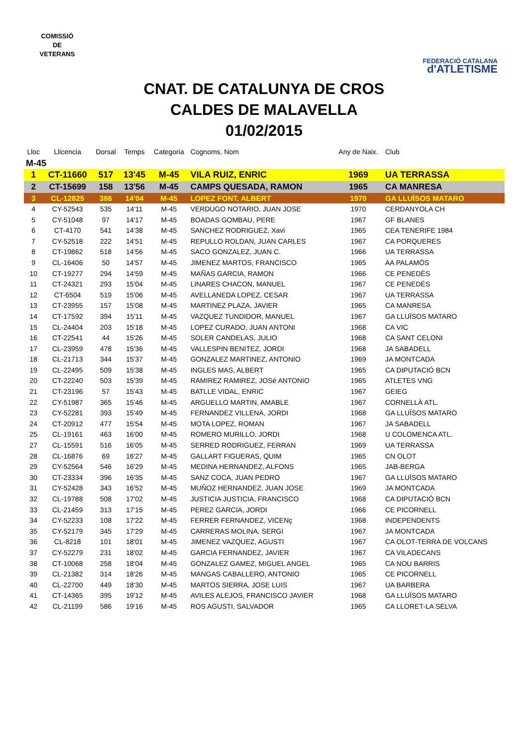COMISSIÓ
DE
VETERANS
FEDERACIÓ CATALANA
d'ATLETISME
CNAT. DE CATALUNYA DE CROS
CALDES DE MALAVELLA
01/02/2015
| Lloc | Llicencia | Dorsal | Temps | Categoria | Cognoms, Nom | Any de Naix. | Club |
| --- | --- | --- | --- | --- | --- | --- | --- |
| M-45 | | | | | | | |
| 1 | CT-11660 | 517 | 13'45 | M-45 | VILA RUIZ, ENRIC | 1969 | UA TERRASSA |
| 2 | CT-15699 | 158 | 13'56 | M-45 | CAMPS QUESADA, RAMON | 1965 | CA MANRESA |
| 3 | CL-12825 | 386 | 14'04 | M-45 | LOPEZ FONT, ALBERT | 1970 | GA LLUÏSOS MATARO |
| 4 | CY-52543 | 535 | 14'11 | M-45 | VERDUGO NOTARIO, JUAN JOSE | 1970 | CERDANYOLA CH |
| 5 | CY-51048 | 97 | 14'17 | M-45 | BOADAS GOMBAU, PERE | 1967 | GF BLANES |
| 6 | CT-4170 | 541 | 14'38 | M-45 | SANCHEZ RODRIGUEZ, Xavi | 1965 | CEA TENERIFE 1984 |
| 7 | CY-52518 | 222 | 14'51 | M-45 | REPULLO ROLDAN, JUAN CARLES | 1967 | CA PORQUERES |
| 8 | CT-19862 | 518 | 14'56 | M-45 | SACO GONZALEZ, JUAN C. | 1966 | UA TERRASSA |
| 9 | CL-16406 | 50 | 14'57 | M-45 | JIMENEZ MARTOS, FRANCISCO | 1965 | AA PALAMÓS |
| 10 | CT-19277 | 294 | 14'59 | M-45 | MAÑAS GARCIA, RAMON | 1966 | CE PENEDÈS |
| 11 | CT-24321 | 293 | 15'04 | M-45 | LINARES CHACON, MANUEL | 1967 | CE PENEDÈS |
| 12 | CT-6504 | 519 | 15'06 | M-45 | AVELLANEDA LOPEZ, CESAR | 1967 | UA TERRASSA |
| 13 | CT-23955 | 157 | 15'08 | M-45 | MARTINEZ PLAZA, JAVIER | 1965 | CA MANRESA |
| 14 | CT-17592 | 394 | 15'11 | M-45 | VAZQUEZ TUNDIDOR, MANUEL | 1967 | GA LLUÏSOS MATARO |
| 15 | CL-24404 | 203 | 15'18 | M-45 | LOPEZ CURADO, JUAN ANTONI | 1968 | CA VIC |
| 16 | CT-22541 | 44 | 15'26 | M-45 | SOLER CANDELAS, JULIO | 1968 | CA SANT CELONI |
| 17 | CL-23959 | 478 | 15'36 | M-45 | VALLESPIN BENITEZ, JORDI | 1968 | JA SABADELL |
| 18 | CL-21713 | 344 | 15'37 | M-45 | GONZALEZ MARTINEZ, ANTONIO | 1969 | JA MONTCADA |
| 19 | CL-22495 | 509 | 15'38 | M-45 | INGLES MAS, ALBERT | 1965 | CA DIPUTACIÓ BCN |
| 20 | CT-22240 | 503 | 15'39 | M-45 | RAMIREZ RAMIREZ, JOSé ANTONIO | 1965 | ATLETES VNG |
| 21 | CT-23196 | 57 | 15'43 | M-45 | BATLLE VIDAL, ENRIC | 1967 | GEIEG |
| 22 | CY-51987 | 365 | 15'46 | M-45 | ARGUELLO MARTIN, AMABLE | 1967 | CORNELLÀ ATL. |
| 23 | CY-52281 | 393 | 15'49 | M-45 | FERNANDEZ VILLENA, JORDI | 1968 | GA LLUÏSOS MATARO |
| 24 | CT-20912 | 477 | 15'54 | M-45 | MOTA LOPEZ, ROMAN | 1967 | JA SABADELL |
| 25 | CL-19161 | 463 | 16'00 | M-45 | ROMERO MURILLO, JORDI | 1968 | U COLOMENCA ATL. |
| 27 | CL-15591 | 516 | 16'05 | M-45 | SERRED RODRIGUEZ, FERRAN | 1969 | UA TERRASSA |
| 28 | CL-16876 | 69 | 16'27 | M-45 | GALLART FIGUERAS, QUIM | 1965 | CN OLOT |
| 29 | CY-52564 | 546 | 16'29 | M-45 | MEDINA HERNANDEZ, ALFONS | 1965 | JAB-BERGA |
| 30 | CT-23334 | 396 | 16'35 | M-45 | SANZ COCA, JUAN PEDRO | 1967 | GA LLUÏSOS MATARO |
| 31 | CY-52428 | 343 | 16'52 | M-45 | MUÑOZ HERNANDEZ, JUAN JOSE | 1969 | JA MONTCADA |
| 32 | CL-19788 | 508 | 17'02 | M-45 | JUSTICIA JUSTICIA, FRANCISCO | 1968 | CA DIPUTACIÓ BCN |
| 33 | CL-21459 | 313 | 17'15 | M-45 | PEREZ GARCIA, JORDI | 1966 | CE PICORNELL |
| 34 | CY-52233 | 108 | 17'22 | M-45 | FERRER FERNANDEZ, VICENç | 1968 | INDEPENDENTS |
| 35 | CY-52179 | 345 | 17'29 | M-45 | CARRERAS MOLINA, SERGI | 1967 | JA MONTCADA |
| 36 | CL-8218 | 101 | 18'01 | M-45 | JIMENEZ VAZQUEZ, AGUSTI | 1967 | CA OLOT-TERRA DE VOLCANS |
| 37 | CY-52279 | 231 | 18'02 | M-45 | GARCIA FERNANDEZ, JAVIER | 1967 | CA VILADECANS |
| 38 | CT-10068 | 258 | 18'04 | M-45 | GONZALEZ GAMEZ, MIGUEL ANGEL | 1965 | CA NOU BARRIS |
| 39 | CL-21382 | 314 | 18'26 | M-45 | MANGAS CABALLERO, ANTONIO | 1965 | CE PICORNELL |
| 40 | CL-22700 | 449 | 18'30 | M-45 | MARTOS SIERRA, JOSE LUIS | 1967 | UA BARBERA |
| 41 | CT-14365 | 395 | 19'12 | M-45 | AVILES ALEJOS, FRANCISCO JAVIER | 1968 | GA LLUÏSOS MATARO |
| 42 | CL-21199 | 586 | 19'16 | M-45 | ROS AGUSTI, SALVADOR | 1965 | CA LLORET-LA SELVA |